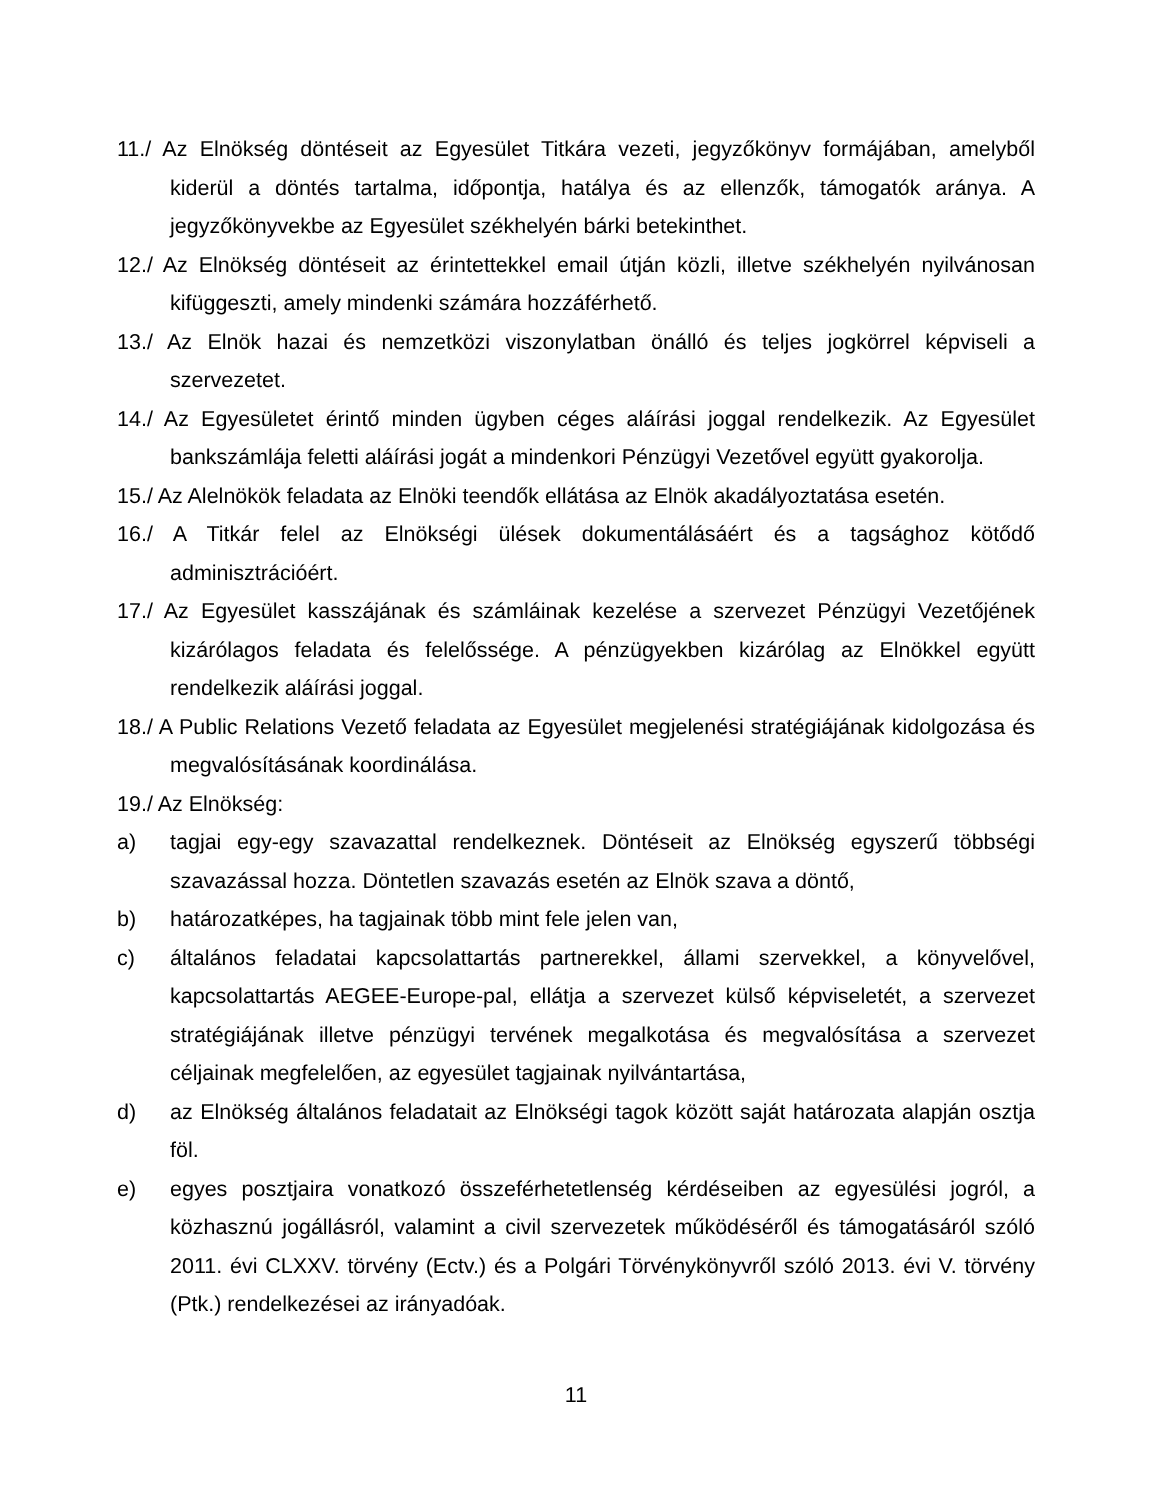11./ Az Elnökség döntéseit az Egyesület Titkára vezeti, jegyzőkönyv formájában, amelyből kiderül a döntés tartalma, időpontja, hatálya és az ellenzők, támogatók aránya. A jegyzőkönyvekbe az Egyesület székhelyén bárki betekinthet.
12./ Az Elnökség döntéseit az érintettekkel email útján közli, illetve székhelyén nyilvánosan kifüggeszti, amely mindenki számára hozzáférhető.
13./ Az Elnök hazai és nemzetközi viszonylatban önálló és teljes jogkörrel képviseli a szervezetet.
14./ Az Egyesületet érintő minden ügyben céges aláírási joggal rendelkezik. Az Egyesület bankszámlája feletti aláírási jogát a mindenkori Pénzügyi Vezetővel együtt gyakorolja.
15./ Az Alelnökök feladata az Elnöki teendők ellátása az Elnök akadályoztatása esetén.
16./ A Titkár felel az Elnökségi ülések dokumentálásáért és a tagsághoz kötődő adminisztrációért.
17./ Az Egyesület kasszájának és számláinak kezelése a szervezet Pénzügyi Vezetőjének kizárólagos feladata és felelőssége. A pénzügyekben kizárólag az Elnökkel együtt rendelkezik aláírási joggal.
18./ A Public Relations Vezető feladata az Egyesület megjelenési stratégiájának kidolgozása és megvalósításának koordinálása.
19./ Az Elnökség:
a) tagjai egy-egy szavazattal rendelkeznek. Döntéseit az Elnökség egyszerű többségi szavazással hozza. Döntetlen szavazás esetén az Elnök szava a döntő,
b) határozatképes, ha tagjainak több mint fele jelen van,
c) általános feladatai kapcsolattartás partnerekkel, állami szervekkel, a könyvelővel, kapcsolattartás AEGEE-Europe-pal, ellátja a szervezet külső képviseletét, a szervezet stratégiájának illetve pénzügyi tervének megalkotása és megvalósítása a szervezet céljainak megfelelően, az egyesület tagjainak nyilvántartása,
d) az Elnökség általános feladatait az Elnökségi tagok között saját határozata alapján osztja föl.
e) egyes posztjaira vonatkozó összeférhetetlenség kérdéseiben az egyesülési jogról, a közhasznú jogállásról, valamint a civil szervezetek működéséről és támogatásáról szóló 2011. évi CLXXV. törvény (Ectv.) és a Polgári Törvénykönyvről szóló 2013. évi V. törvény (Ptk.) rendelkezései az irányadóak.
11